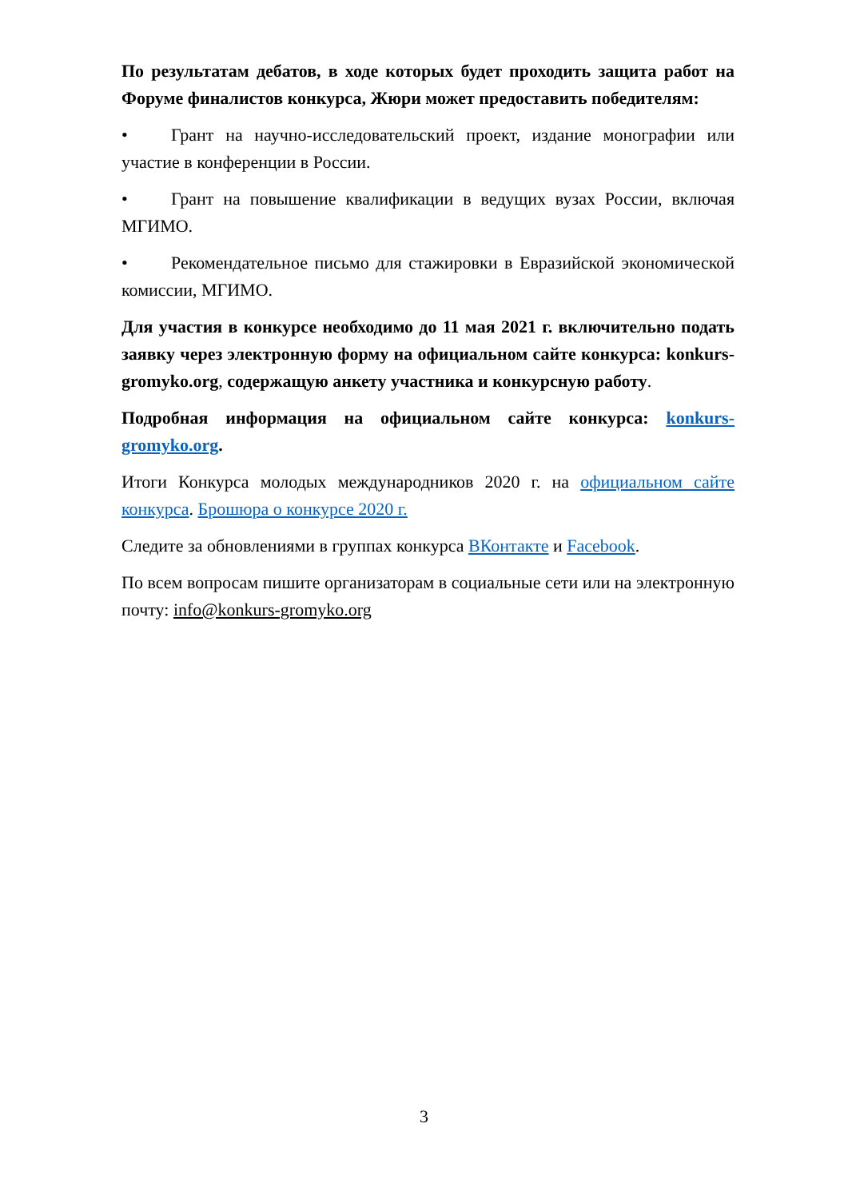По результатам дебатов, в ходе которых будет проходить защита работ на Форуме финалистов конкурса, Жюри может предоставить победителям:
• Грант на научно-исследовательский проект, издание монографии или участие в конференции в России.
• Грант на повышение квалификации в ведущих вузах России, включая МГИМО.
• Рекомендательное письмо для стажировки в Евразийской экономической комиссии, МГИМО.
Для участия в конкурсе необходимо до 11 мая 2021 г. включительно подать заявку через электронную форму на официальном сайте конкурса: konkurs-gromyko.org, содержащую анкету участника и конкурсную работу.
Подробная информация на официальном сайте конкурса: konkurs-gromyko.org.
Итоги Конкурса молодых международников 2020 г. на официальном сайте конкурса. Брошюра о конкурсе 2020 г.
Следите за обновлениями в группах конкурса ВКонтакте и Facebook.
По всем вопросам пишите организаторам в социальные сети или на электронную почту: info@konkurs-gromyko.org
3